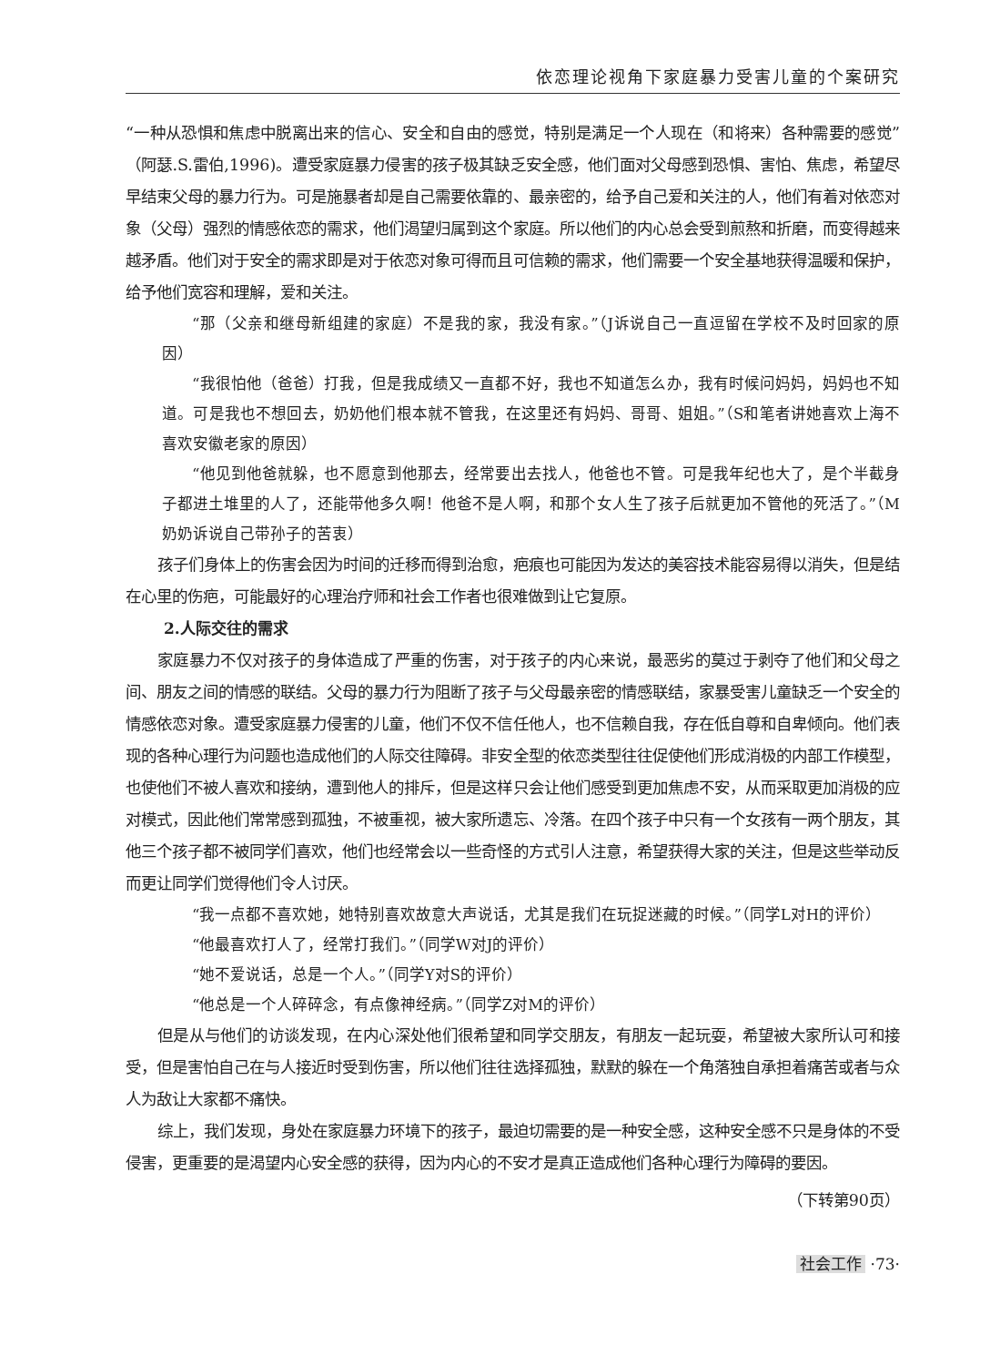依恋理论视角下家庭暴力受害儿童的个案研究
“一种从恐惧和焦虑中脱离出来的信心、安全和自由的感觉，特别是满足一个人现在（和将来）各种需要的感觉”（阿瑟.S.雷伯,1996)。遭受家庭暴力侵害的孩子极其缺乏安全感，他们面对父母感到恐惧、害怕、焦虑，希望尽早结束父母的暴力行为。可是施暴者却是自己需要依靠的、最亲密的，给予自己爱和关注的人，他们有着对依恋对象（父母）强烈的情感依恋的需求，他们渴望归属到这个家庭。所以他们的内心总会受到煎熬和折磨，而变得越来越矛盾。他们对于安全的需求即是对于依恋对象可得而且可信赖的需求，他们需要一个安全基地获得温暖和保护，给予他们宽容和理解，爱和关注。
“那（父亲和继母新组建的家庭）不是我的家，我没有家。”（J诉说自己一直逗留在学校不及时回家的原因）
“我很怕他（爸爸）打我，但是我成绩又一直都不好，我也不知道怎么办，我有时候问妈妈，妈妈也不知道。可是我也不想回去，奶奶他们根本就不管我，在这里还有妈妈、哥哥、姐姐。”（S和笔者讲她喜欢上海不喜欢安徽老家的原因）
“他见到他爸就躲，也不愿意到他那去，经常要出去找人，他爸也不管。可是我年纪也大了，是个半截身子都进土堆里的人了，还能带他多久啊！他爸不是人啊，和那个女人生了孩子后就更加不管他的死活了。”（M奶奶诉说自己带孙子的苦衷）
孩子们身体上的伤害会因为时间的迁移而得到治愈，疤痕也可能因为发达的美容技术能容易得以消失，但是结在心里的伤疤，可能最好的心理治疗师和社会工作者也很难做到让它复原。
2.人际交往的需求
家庭暴力不仅对孩子的身体造成了严重的伤害，对于孩子的内心来说，最恶劣的莫过于剥夺了他们和父母之间、朋友之间的情感的联结。父母的暴力行为阻断了孩子与父母最亲密的情感联结，家暴受害儿童缺乏一个安全的情感依恋对象。遭受家庭暴力侵害的儿童，他们不仅不信任他人，也不信赖自我，存在低自尊和自卑倾向。他们表现的各种心理行为问题也造成他们的人际交往障碍。非安全型的依恋类型往往促使他们形成消极的内部工作模型，也使他们不被人喜欢和接纳，遭到他人的排斥，但是这样只会让他们感受到更加焦虑不安，从而采取更加消极的应对模式，因此他们常常感到孤独，不被重视，被大家所遗忘、冷落。在四个孩子中只有一个女孩有一两个朋友，其他三个孩子都不被同学们喜欢，他们也经常会以一些奇怪的方式引人注意，希望获得大家的关注，但是这些举动反而更让同学们觉得他们令人讨厌。
“我一点都不喜欢她，她特别喜欢故意大声说话，尤其是我们在玩捉迷藏的时候。”（同学L对H的评价）
“他最喜欢打人了，经常打我们。”（同学W对J的评价）
“她不爱说话，总是一个人。”（同学Y对S的评价）
“他总是一个人碎碎念，有点像神经病。”（同学Z对M的评价）
但是从与他们的访谈发现，在内心深处他们很希望和同学交朋友，有朋友一起玩耍，希望被大家所认可和接受，但是害怕自己在与人接近时受到伤害，所以他们往往选择孤独，默默的躲在一个角落独自承担着痛苦或者与众人为敌让大家都不痛快。
综上，我们发现，身处在家庭暴力环境下的孩子，最迫切需要的是一种安全感，这种安全感不只是身体的不受侵害，更重要的是渴望内心安全感的获得，因为内心的不安才是真正造成他们各种心理行为障碍的要因。
（下转第90页）
社会工作 ·73·